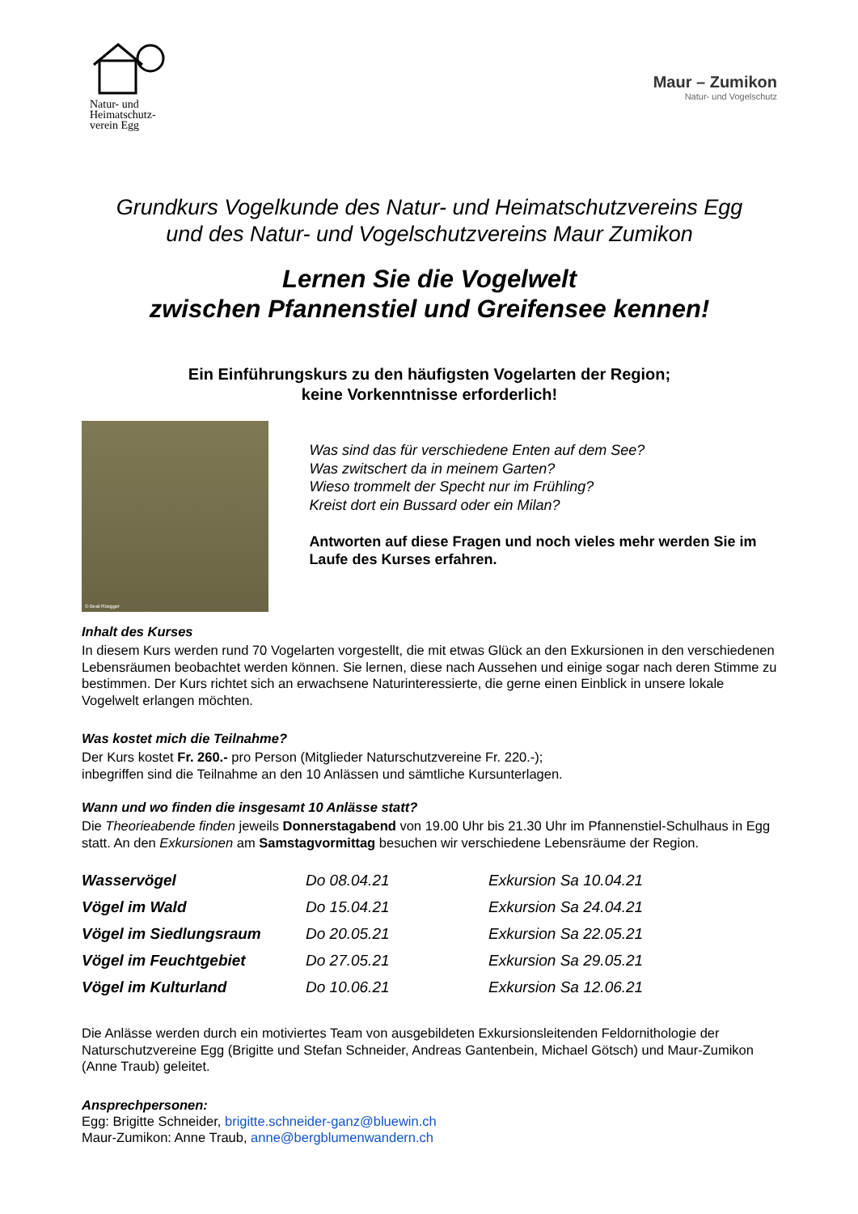Natur- und Heimatschutz-verein Egg
Maur – Zumikon
Natur- und Vogelschutz
Grundkurs Vogelkunde des Natur- und Heimatschutzvereins Egg
und des Natur- und Vogelschutzvereins Maur Zumikon
Lernen Sie die Vogelwelt
zwischen Pfannenstiel und Greifensee kennen!
Ein Einführungskurs zu den häufigsten Vogelarten der Region;
keine Vorkenntnisse erforderlich!
© Beat Rüegger
Was sind das für verschiedene Enten auf dem See?
Was zwitschert da in meinem Garten?
Wieso trommelt der Specht nur im Frühling?
Kreist dort ein Bussard oder ein Milan?
Antworten auf diese Fragen und noch vieles mehr werden Sie im Laufe des Kurses erfahren.
Inhalt des Kurses
In diesem Kurs werden rund 70 Vogelarten vorgestellt, die mit etwas Glück an den Exkursionen in den verschiedenen Lebensräumen beobachtet werden können. Sie lernen, diese nach Aussehen und einige sogar nach deren Stimme zu bestimmen. Der Kurs richtet sich an erwachsene Naturinteressierte, die gerne einen Einblick in unsere lokale Vogelwelt erlangen möchten.
Was kostet mich die Teilnahme?
Der Kurs kostet Fr. 260.- pro Person (Mitglieder Naturschutzvereine Fr. 220.-);
inbegriffen sind die Teilnahme an den 10 Anlässen und sämtliche Kursunterlagen.
Wann und wo finden die insgesamt 10 Anlässe statt?
Die Theorieabende finden jeweils Donnerstagabend von 19.00 Uhr bis 21.30 Uhr im Pfannenstiel-Schulhaus in Egg statt. An den Exkursionen am Samstagvormittag besuchen wir verschiedene Lebensräume der Region.
| Wasservögel | Do 08.04.21 | Exkursion Sa 10.04.21 |
| Vögel im Wald | Do 15.04.21 | Exkursion Sa 24.04.21 |
| Vögel im Siedlungsraum | Do 20.05.21 | Exkursion Sa 22.05.21 |
| Vögel im Feuchtgebiet | Do 27.05.21 | Exkursion Sa 29.05.21 |
| Vögel im Kulturland | Do 10.06.21 | Exkursion Sa 12.06.21 |
Die Anlässe werden durch ein motiviertes Team von ausgebildeten Exkursionsleitenden Feldornithologie der Naturschutzvereine Egg (Brigitte und Stefan Schneider, Andreas Gantenbein, Michael Götsch) und Maur-Zumikon (Anne Traub) geleitet.
Ansprechpersonen:
Egg: Brigitte Schneider, brigitte.schneider-ganz@bluewin.ch
Maur-Zumikon: Anne Traub, anne@bergblumenwandern.ch